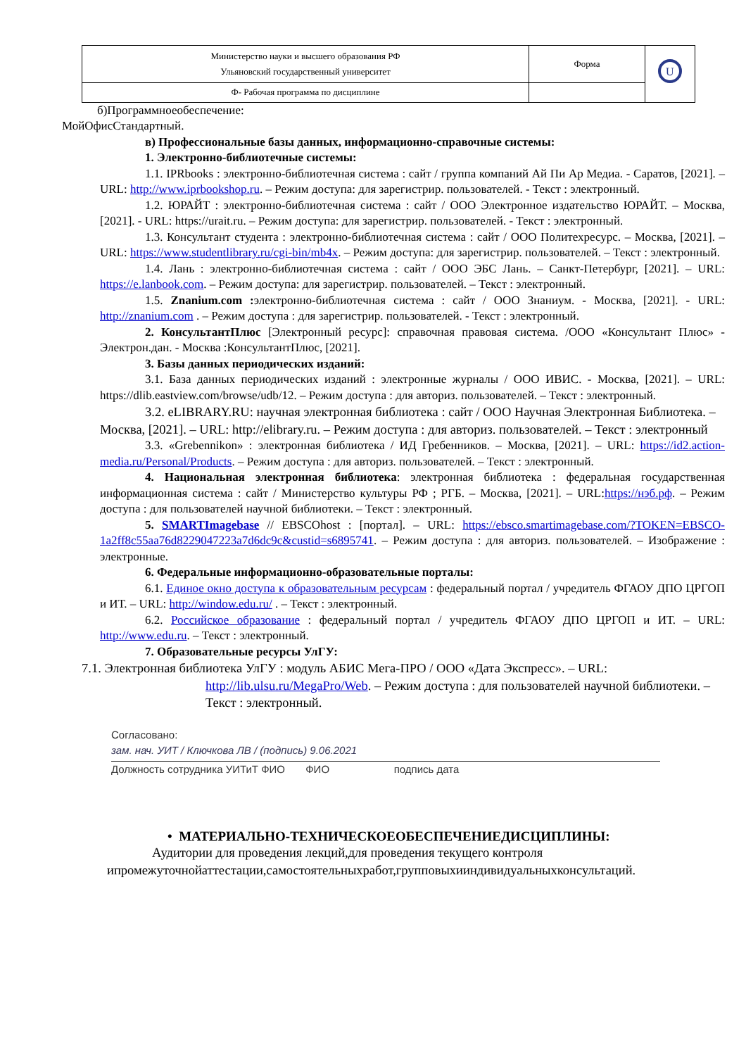| Министерство науки и высшего образования РФ Ульяновский государственный университет | Форма | U |
| Ф- Рабочая программа по дисциплине | | |
б)Программноеобеспечение:
МойОфисСтандартный.
в) Профессиональные базы данных, информационно-справочные системы:
1. Электронно-библиотечные системы:
1.1. IPRbooks : электронно-библиотечная система : сайт / группа компаний Ай Пи Ар Медиа. - Саратов, [2021]. – URL: http://www.iprbookshop.ru. – Режим доступа: для зарегистрир. пользователей. - Текст : электронный.
1.2. ЮРАЙТ : электронно-библиотечная система : сайт / ООО Электронное издательство ЮРАЙТ. – Москва, [2021]. - URL: https://urait.ru. – Режим доступа: для зарегистрир. пользователей. - Текст : электронный.
1.3. Консультант студента : электронно-библиотечная система : сайт / ООО Политехресурс. – Москва, [2021]. – URL: https://www.studentlibrary.ru/cgi-bin/mb4x. – Режим доступа: для зарегистрир. пользователей. – Текст : электронный.
1.4. Лань : электронно-библиотечная система : сайт / ООО ЭБС Лань. – Санкт-Петербург, [2021]. – URL: https://e.lanbook.com. – Режим доступа: для зарегистрир. пользователей. – Текст : электронный.
1.5. Znanium.com : электронно-библиотечная система : сайт / ООО Знаниум. - Москва, [2021]. - URL: http://znanium.com . – Режим доступа : для зарегистрир. пользователей. - Текст : электронный.
2. КонсультантПлюс [Электронный ресурс]: справочная правовая система. /ООО «Консультант Плюс» - Электрон.дан. - Москва :КонсультантПлюс, [2021].
3. Базы данных периодических изданий:
3.1. База данных периодических изданий : электронные журналы / ООО ИВИС. - Москва, [2021]. – URL: https://dlib.eastview.com/browse/udb/12. – Режим доступа : для авториз. пользователей. – Текст : электронный.
3.2. eLIBRARY.RU: научная электронная библиотека : сайт / ООО Научная Электронная Библиотека. – Москва, [2021]. – URL: http://elibrary.ru. – Режим доступа : для авториз. пользователей. – Текст : электронный
3.3. «Grebennikon» : электронная библиотека / ИД Гребенников. – Москва, [2021]. – URL: https://id2.action-media.ru/Personal/Products. – Режим доступа : для авториз. пользователей. – Текст : электронный.
4. Национальная электронная библиотека: электронная библиотека : федеральная государственная информационная система : сайт / Министерство культуры РФ ; РГБ. – Москва, [2021]. – URL:https://нэб.рф. – Режим доступа : для пользователей научной библиотеки. – Текст : электронный.
5. SMARTImagebase // EBSCOhost : [портал]. – URL: https://ebsco.smartimagebase.com/?TOKEN=EBSCO-1a2ff8c55aa76d8229047223a7d6dc9c&custid=s6895741. – Режим доступа : для авториз. пользователей. – Изображение : электронные.
6. Федеральные информационно-образовательные порталы:
6.1. Единое окно доступа к образовательным ресурсам : федеральный портал / учредитель ФГАОУ ДПО ЦРГОП и ИТ. – URL: http://window.edu.ru/ . – Текст : электронный.
6.2. Российское образование : федеральный портал / учредитель ФГАОУ ДПО ЦРГОП и ИТ. – URL: http://www.edu.ru. – Текст : электронный.
7. Образовательные ресурсы УлГУ:
7.1. Электронная библиотека УлГУ : модуль АБИС Мега-ПРО / ООО «Дата Экспресс». – URL:
http://lib.ulsu.ru/MegaPro/Web. – Режим доступа : для пользователей научной библиотеки. – Текст : электронный.
Согласовано:
зам. нач. УИТ / Ключкова ЛВ / (подпись) 9.06.2021
Должность сотрудника УИТиТ ФИО ФИО подпись дата
• МАТЕРИАЛЬНО-ТЕХНИЧЕСКОЕОБЕСПЕЧЕНИЕДИСЦИПЛИНЫ:
Аудитории для проведения лекций,для проведения текущего контроля ипромежуточнойаттестации,самостоятельныхработ,групповыхииндивидуальныхконсультаций.